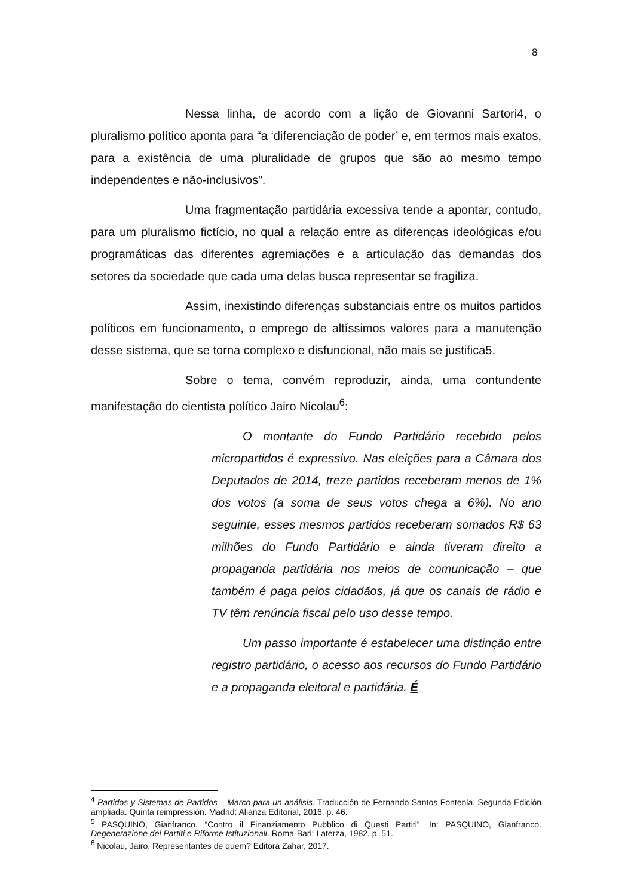8
Nessa linha, de acordo com a lição de Giovanni Sartori4, o pluralismo político aponta para “a ‘diferenciação de poder’ e, em termos mais exatos, para a existência de uma pluralidade de grupos que são ao mesmo tempo independentes e não-inclusivos”.
Uma fragmentação partidária excessiva tende a apontar, contudo, para um pluralismo fictício, no qual a relação entre as diferenças ideológicas e/ou programáticas das diferentes agremiações e a articulação das demandas dos setores da sociedade que cada uma delas busca representar se fragiliza.
Assim, inexistindo diferenças substanciais entre os muitos partidos políticos em funcionamento, o emprego de altíssimos valores para a manutenção desse sistema, que se torna complexo e disfuncional, não mais se justifica5.
Sobre o tema, convém reproduzir, ainda, uma contundente manifestação do cientista político Jairo Nicolau<sup>6</sup>:
O montante do Fundo Partidário recebido pelos micropartidos é expressivo. Nas eleições para a Câmara dos Deputados de 2014, treze partidos receberam menos de 1% dos votos (a soma de seus votos chega a 6%). No ano seguinte, esses mesmos partidos receberam somados R$ 63 milhões do Fundo Partidário e ainda tiveram direito a propaganda partidária nos meios de comunicação – que também é paga pelos cidadãos, já que os canais de rádio e TV têm renúncia fiscal pelo uso desse tempo.
Um passo importante é estabelecer uma distinção entre registro partidário, o acesso aos recursos do Fundo Partidário e a propaganda eleitoral e partidária. É
<sup>4</sup> Partidos y Sistemas de Partidos – Marco para un análisis. Traducción de Fernando Santos Fontenla. Segunda Edición ampliada. Quinta reimpressión. Madrid: Alianza Editorial, 2016, p. 46.
<sup>5</sup> PASQUINO, Gianfranco. “Contro il Finanziamento Pubblico di Questi Partiti”. In: PASQUINO, Gianfranco. Degenerazione dei Partiti e Riforme Istituzionali. Roma-Bari: Laterza, 1982, p. 51.
<sup>6</sup> Nicolau, Jairo. Representantes de quem? Editora Zahar, 2017.